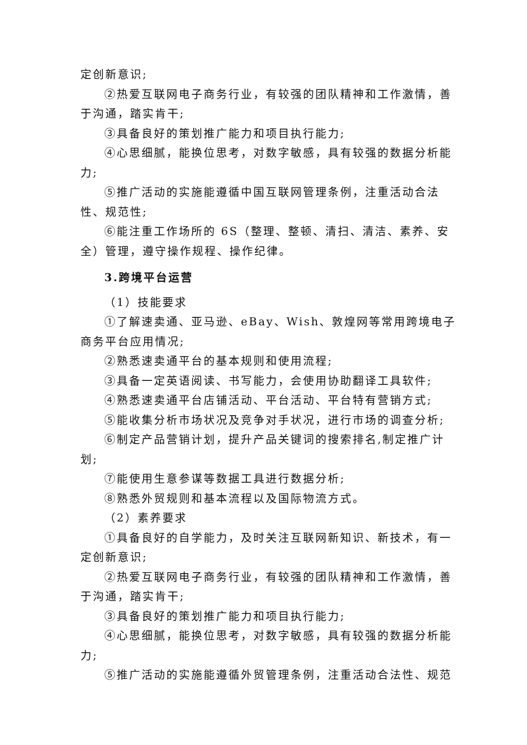定创新意识;
②热爱互联网电子商务行业，有较强的团队精神和工作激情，善于沟通，踏实肯干;
③具备良好的策划推广能力和项目执行能力;
④心思细腻，能换位思考，对数字敏感，具有较强的数据分析能力;
⑤推广活动的实施能遵循中国互联网管理条例，注重活动合法性、规范性;
⑥能注重工作场所的 6S（整理、整顿、清扫、清洁、素养、安全）管理，遵守操作规程、操作纪律。
3.跨境平台运营
（1）技能要求
①了解速卖通、亚马逊、eBay、Wish、敦煌网等常用跨境电子商务平台应用情况;
②熟悉速卖通平台的基本规则和使用流程;
③具备一定英语阅读、书写能力，会使用协助翻译工具软件;
④熟悉速卖通平台店铺活动、平台活动、平台特有营销方式;
⑤能收集分析市场状况及竞争对手状况，进行市场的调查分析;
⑥制定产品营销计划，提升产品关键词的搜索排名,制定推广计划;
⑦能使用生意参谋等数据工具进行数据分析;
⑧熟悉外贸规则和基本流程以及国际物流方式。
（2）素养要求
①具备良好的自学能力，及时关注互联网新知识、新技术，有一定创新意识;
②热爱互联网电子商务行业，有较强的团队精神和工作激情，善于沟通，踏实肯干;
③具备良好的策划推广能力和项目执行能力;
④心思细腻，能换位思考，对数字敏感，具有较强的数据分析能力;
⑤推广活动的实施能遵循外贸管理条例，注重活动合法性、规范